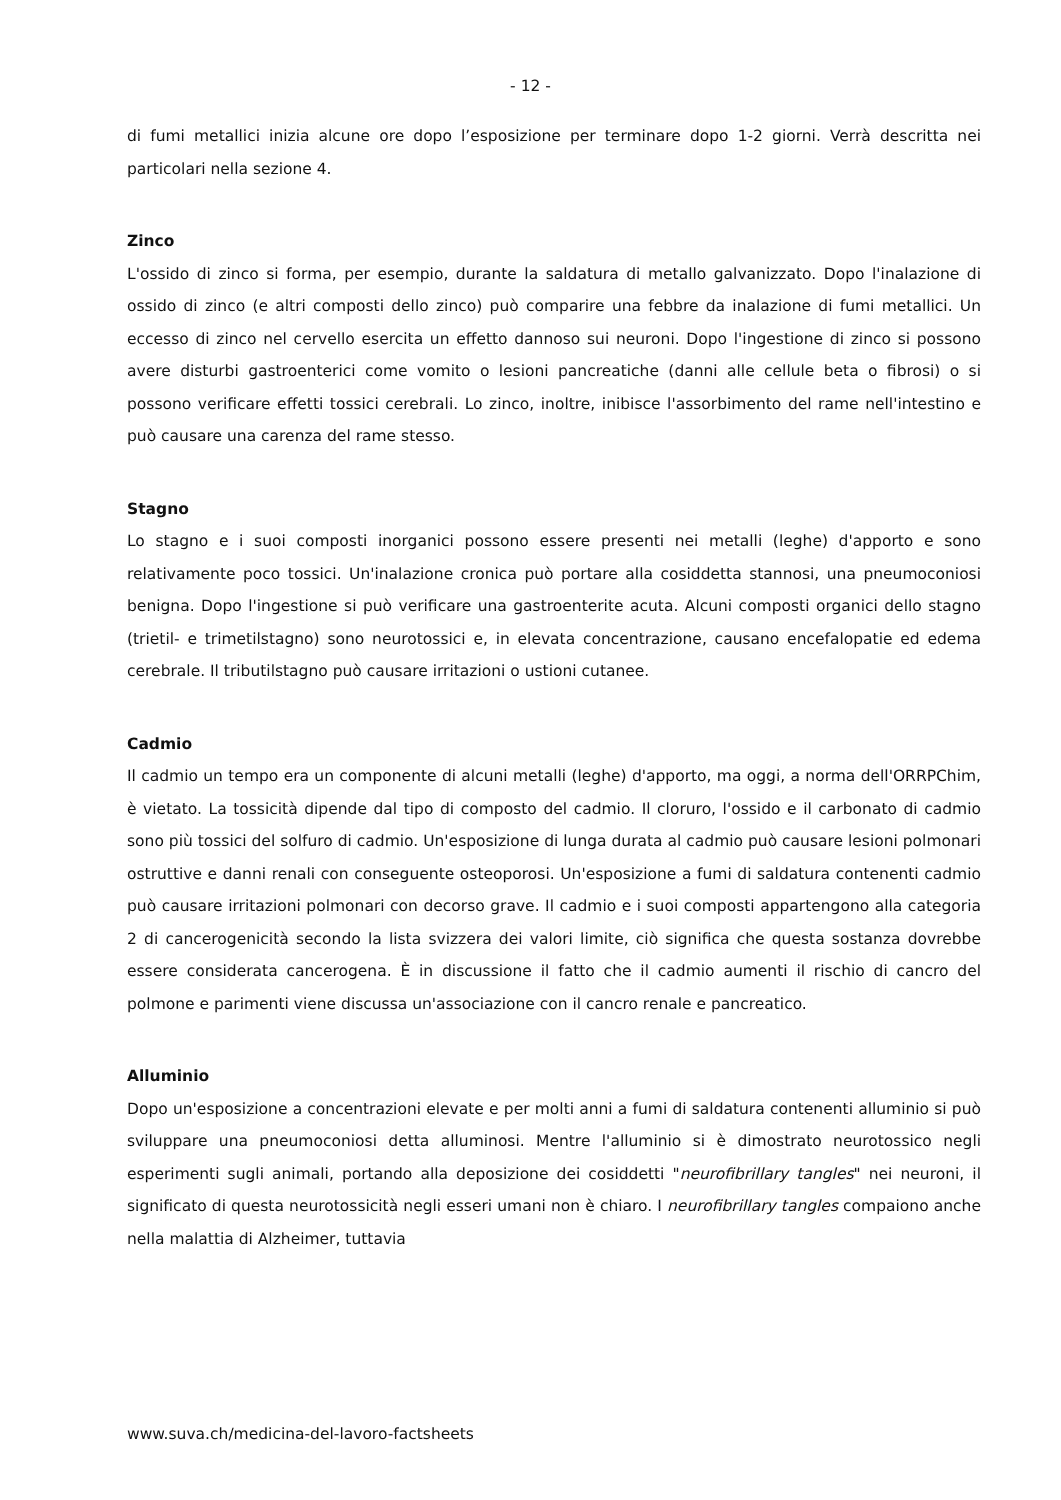- 12 -
di fumi metallici inizia alcune ore dopo l’esposizione per terminare dopo 1-2 giorni. Verrà descritta nei particolari nella sezione 4.
Zinco
L'ossido di zinco si forma, per esempio, durante la saldatura di metallo galvanizzato. Dopo l'inalazione di ossido di zinco (e altri composti dello zinco) può comparire una febbre da inalazione di fumi metallici. Un eccesso di zinco nel cervello esercita un effetto dannoso sui neuroni. Dopo l'ingestione di zinco si possono avere disturbi gastroenterici come vomito o lesioni pancreatiche (danni alle cellule beta o fibrosi) o si possono verificare effetti tossici cerebrali. Lo zinco, inoltre, inibisce l'assorbimento del rame nell'intestino e può causare una carenza del rame stesso.
Stagno
Lo stagno e i suoi composti inorganici possono essere presenti nei metalli (leghe) d'apporto e sono relativamente poco tossici. Un'inalazione cronica può portare alla cosiddetta stannosi, una pneumoconiosi benigna. Dopo l'ingestione si può verificare una gastroenterite acuta. Alcuni composti organici dello stagno (trietil- e trimetilstagno) sono neurotossici e, in elevata concentrazione, causano encefalopatie ed edema cerebrale. Il tributilstagno può causare irritazioni o ustioni cutanee.
Cadmio
Il cadmio un tempo era un componente di alcuni metalli (leghe) d'apporto, ma oggi, a norma dell'ORRPChim, è vietato. La tossicità dipende dal tipo di composto del cadmio. Il cloruro, l'ossido e il carbonato di cadmio sono più tossici del solfuro di cadmio. Un'esposizione di lunga durata al cadmio può causare lesioni polmonari ostruttive e danni renali con conseguente osteoporosi. Un'esposizione a fumi di saldatura contenenti cadmio può causare irritazioni polmonari con decorso grave. Il cadmio e i suoi composti appartengono alla categoria 2 di cancerogenicità secondo la lista svizzera dei valori limite, ciò significa che questa sostanza dovrebbe essere considerata cancerogena. È in discussione il fatto che il cadmio aumenti il rischio di cancro del polmone e parimenti viene discussa un'associazione con il cancro renale e pancreatico.
Alluminio
Dopo un'esposizione a concentrazioni elevate e per molti anni a fumi di saldatura contenenti alluminio si può sviluppare una pneumoconiosi detta alluminosi. Mentre l'alluminio si è dimostrato neurotossico negli esperimenti sugli animali, portando alla deposizione dei cosiddetti "neurofibrillary tangles" nei neuroni, il significato di questa neurotossicità negli esseri umani non è chiaro. I neurofibrillary tangles compaiono anche nella malattia di Alzheimer, tuttavia
www.suva.ch/medicina-del-lavoro-factsheets